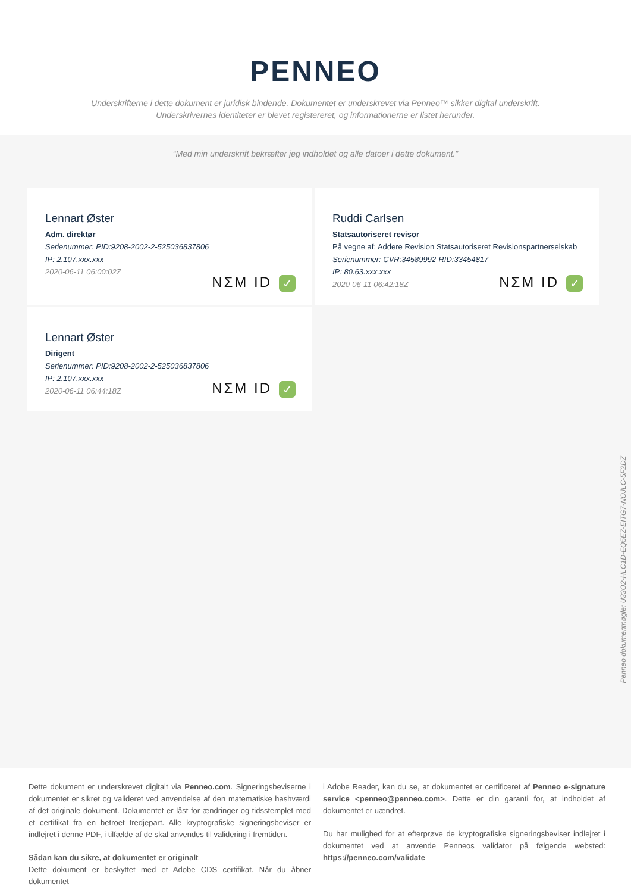PENNEO
Underskrifterne i dette dokument er juridisk bindende. Dokumentet er underskrevet via Penneo™ sikker digital underskrift.
Underskrivernes identiteter er blevet registereret, og informationerne er listet herunder.
“Med min underskrift bekræfter jeg indholdet og alle datoer i dette dokument.”
Lennart Øster
Adm. direktør
Serienummer: PID:9208-2002-2-525036837806
IP: 2.107.xxx.xxx
2020-06-11 06:00:02Z
NΣM ID ✓
Ruddi Carlsen
Statsautoriseret revisor
På vegne af: Addere Revision Statsautoriseret Revisionspartnerselskab
Serienummer: CVR:34589992-RID:33454817
IP: 80.63.xxx.xxx
2020-06-11 06:42:18Z
NΣM ID ✓
Lennart Øster
Dirigent
Serienummer: PID:9208-2002-2-525036837806
IP: 2.107.xxx.xxx
2020-06-11 06:44:18Z
NΣM ID ✓
Penneo dokumentnøgle: U33O2-HLC1D-EQ5EZ-EITG7-NOJLC-5F2DZ
Dette dokument er underskrevet digitalt via Penneo.com. Signeringsbeviserne i dokumentet er sikret og valideret ved anvendelse af den matematiske hashværdi af det originale dokument. Dokumentet er låst for ændringer og tidsstemplet med et certifikat fra en betroet tredjepart. Alle kryptografiske signeringsbeviser er indlejret i denne PDF, i tilfælde af de skal anvendes til validering i fremtiden.
Sådan kan du sikre, at dokumentet er originalt
Dette dokument er beskyttet med et Adobe CDS certifikat. Når du åbner dokumentet
i Adobe Reader, kan du se, at dokumentet er certificeret af Penneo e-signature service <penneo@penneo.com>. Dette er din garanti for, at indholdet af dokumentet er uændret.
Du har mulighed for at efterprøve de kryptografiske signeringsbeviser indlejret i dokumentet ved at anvende Penneos validator på følgende websted: https://penneo.com/validate